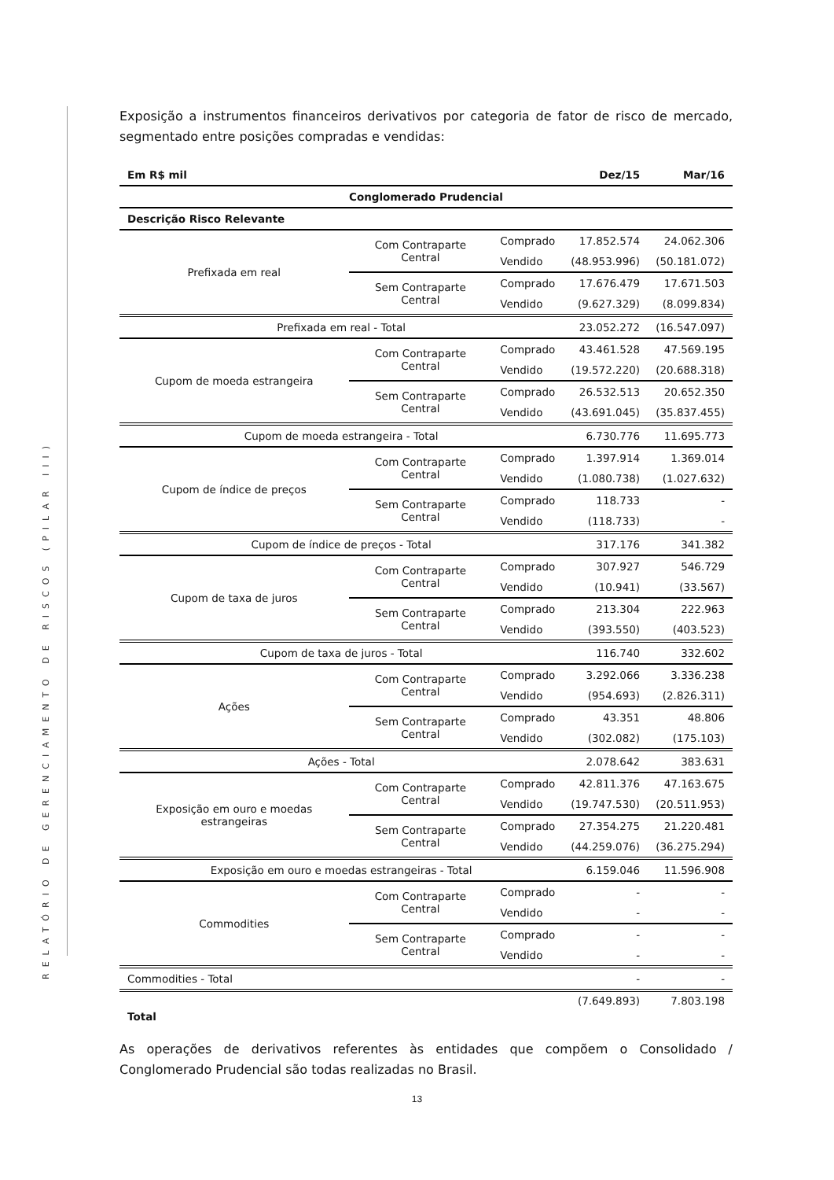RELATÓRIO DE GERENCIAMENTO DE RISCOS (PILAR III)
Exposição a instrumentos financeiros derivativos por categoria de fator de risco de mercado, segmentado entre posições compradas e vendidas:
| Em R$ mil | | | Dez/15 | Mar/16 |
| --- | --- | --- | --- | --- |
| Conglomerado Prudencial | | | | |
| Descrição Risco Relevante | | | | |
| Prefixada em real | Com Contraparte Central | Comprado | 17.852.574 | 24.062.306 |
| | | Vendido | (48.953.996) | (50.181.072) |
| | Sem Contraparte Central | Comprado | 17.676.479 | 17.671.503 |
| | | Vendido | (9.627.329) | (8.099.834) |
| Prefixada em real - Total | | | 23.052.272 | (16.547.097) |
| Cupom de moeda estrangeira | Com Contraparte Central | Comprado | 43.461.528 | 47.569.195 |
| | | Vendido | (19.572.220) | (20.688.318) |
| | Sem Contraparte Central | Comprado | 26.532.513 | 20.652.350 |
| | | Vendido | (43.691.045) | (35.837.455) |
| Cupom de moeda estrangeira - Total | | | 6.730.776 | 11.695.773 |
| Cupom de índice de preços | Com Contraparte Central | Comprado | 1.397.914 | 1.369.014 |
| | | Vendido | (1.080.738) | (1.027.632) |
| | Sem Contraparte Central | Comprado | 118.733 | - |
| | | Vendido | (118.733) | - |
| Cupom de índice de preços - Total | | | 317.176 | 341.382 |
| Cupom de taxa de juros | Com Contraparte Central | Comprado | 307.927 | 546.729 |
| | | Vendido | (10.941) | (33.567) |
| | Sem Contraparte Central | Comprado | 213.304 | 222.963 |
| | | Vendido | (393.550) | (403.523) |
| Cupom de taxa de juros - Total | | | 116.740 | 332.602 |
| Ações | Com Contraparte Central | Comprado | 3.292.066 | 3.336.238 |
| | | Vendido | (954.693) | (2.826.311) |
| | Sem Contraparte Central | Comprado | 43.351 | 48.806 |
| | | Vendido | (302.082) | (175.103) |
| Ações - Total | | | 2.078.642 | 383.631 |
| Exposição em ouro e moedas estrangeiras | Com Contraparte Central | Comprado | 42.811.376 | 47.163.675 |
| | | Vendido | (19.747.530) | (20.511.953) |
| | Sem Contraparte Central | Comprado | 27.354.275 | 21.220.481 |
| | | Vendido | (44.259.076) | (36.275.294) |
| Exposição em ouro e moedas estrangeiras - Total | | | 6.159.046 | 11.596.908 |
| Commodities | Com Contraparte Central | Comprado | - | - |
| | | Vendido | - | - |
| | Sem Contraparte Central | Comprado | - | - |
| | | Vendido | - | - |
| Commodities - Total | | | - | - |
| Total | | | (7.649.893) | 7.803.198 |
As operações de derivativos referentes às entidades que compõem o Consolidado / Conglomerado Prudencial são todas realizadas no Brasil.
13